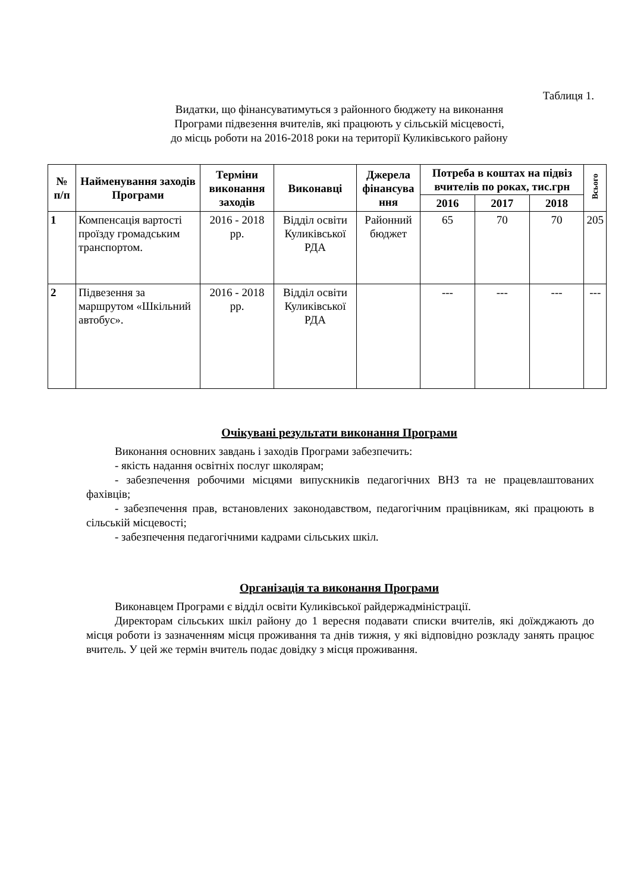Таблиця 1.
Видатки, що фінансуватимуться з районного бюджету на виконання
Програми підвезення вчителів, які працюють у сільській місцевості,
до місць роботи на 2016-2018 роки на території Куликівського району
| № п/п | Найменування заходів Програми | Терміни виконання заходів | Виконавці | Джерела фінансува ння | Потреба в коштах на підвіз вчителів по роках, тис.грн | | | Всього |
| --- | --- | --- | --- | --- | --- | --- | --- | --- |
| | | | | | 2016 | 2017 | 2018 | |
| 1 | Компенсація вартості проїзду громадським транспортом. | 2016 - 2018 рр. | Відділ освіти Куликівської РДА | Районний бюджет | 65 | 70 | 70 | 205 |
| 2 | Підвезення за маршрутом «Шкільний автобус». | 2016 - 2018 рр. | Відділ освіти Куликівської РДА | | --- | --- | --- | --- |
Очікувані результати виконання Програми
Виконання основних завдань і заходів Програми забезпечить:
- якість надання освітніх послуг школярам;
- забезпечення робочими місцями випускників педагогічних ВНЗ та не працевлаштованих фахівців;
- забезпечення прав, встановлених законодавством, педагогічним працівникам, які працюють в сільській місцевості;
- забезпечення педагогічними кадрами сільських шкіл.
Організація та виконання Програми
Виконавцем Програми є відділ освіти Куликівської райдержадміністрації.
Директорам сільських шкіл району до 1 вересня подавати списки вчителів, які доїжджають до місця роботи із зазначенням місця проживання та днів тижня, у які відповідно розкладу занять працює вчитель. У цей же термін вчитель подає довідку з місця проживання.